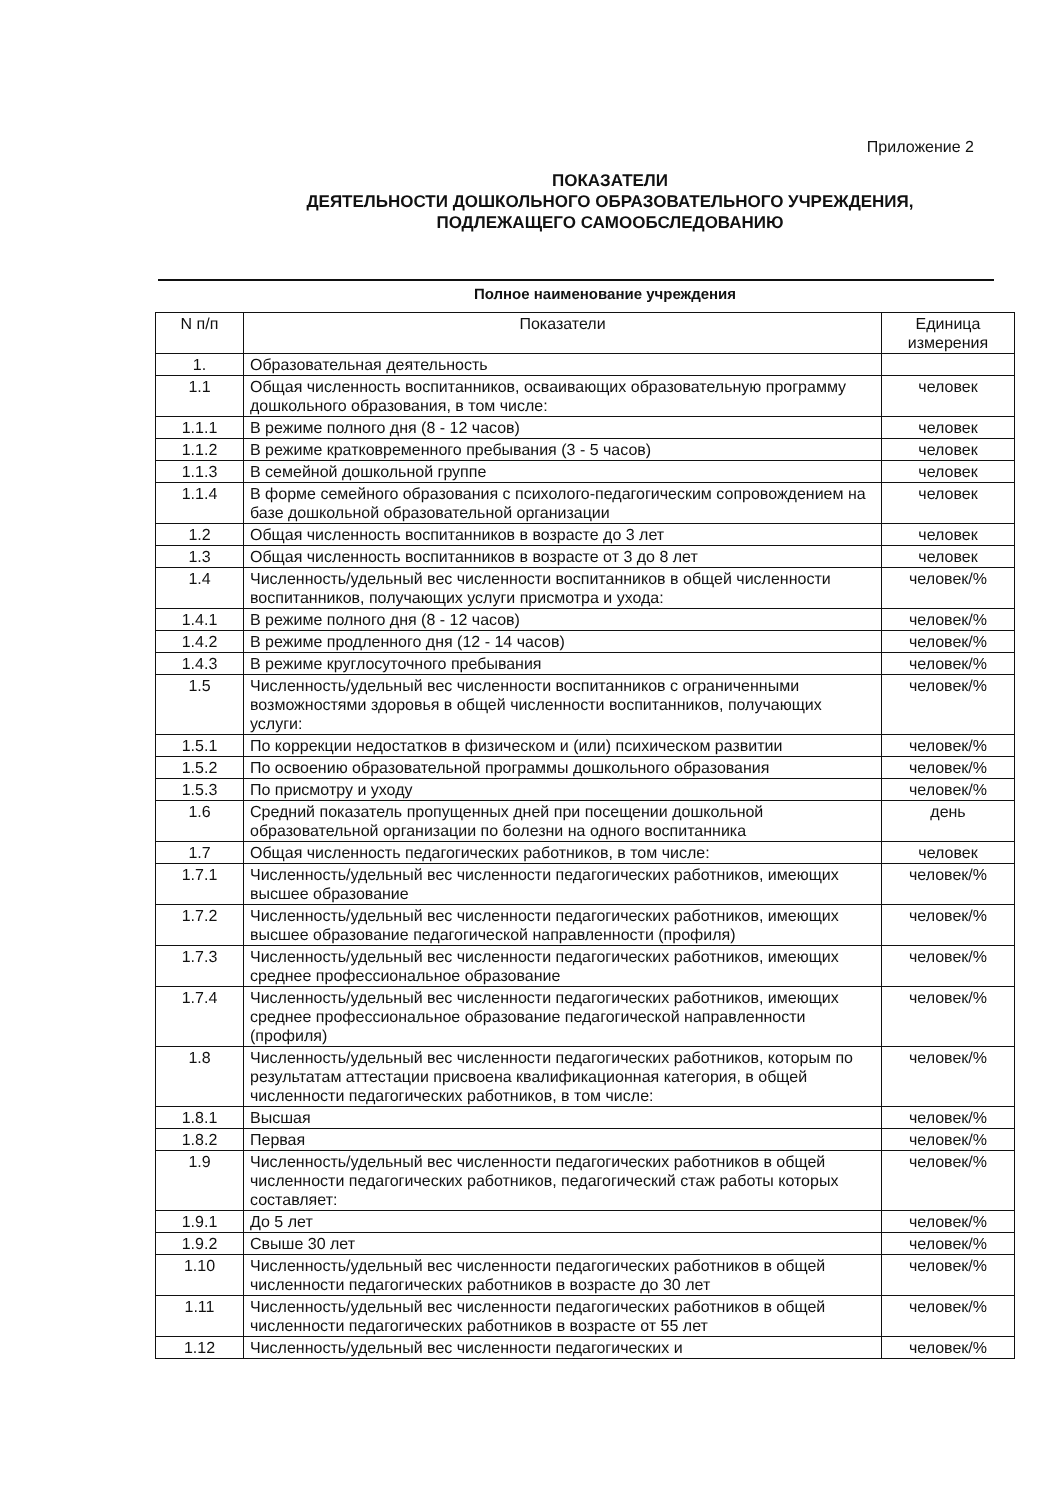Приложение 2
ПОКАЗАТЕЛИ
ДЕЯТЕЛЬНОСТИ ДОШКОЛЬНОГО ОБРАЗОВАТЕЛЬНОГО УЧРЕЖДЕНИЯ,
ПОДЛЕЖАЩЕГО САМООБСЛЕДОВАНИЮ
Полное наименование учреждения
| N п/п | Показатели | Единица измерения |
| --- | --- | --- |
| 1. | Образовательная деятельность | |
| 1.1 | Общая численность воспитанников, осваивающих образовательную программу дошкольного образования, в том числе: | человек |
| 1.1.1 | В режиме полного дня (8 - 12 часов) | человек |
| 1.1.2 | В режиме кратковременного пребывания (3 - 5 часов) | человек |
| 1.1.3 | В семейной дошкольной группе | человек |
| 1.1.4 | В форме семейного образования с психолого-педагогическим сопровождением на базе дошкольной образовательной организации | человек |
| 1.2 | Общая численность воспитанников в возрасте до 3 лет | человек |
| 1.3 | Общая численность воспитанников в возрасте от 3 до 8 лет | человек |
| 1.4 | Численность/удельный вес численности воспитанников в общей численности воспитанников, получающих услуги присмотра и ухода: | человек/% |
| 1.4.1 | В режиме полного дня (8 - 12 часов) | человек/% |
| 1.4.2 | В режиме продленного дня (12 - 14 часов) | человек/% |
| 1.4.3 | В режиме круглосуточного пребывания | человек/% |
| 1.5 | Численность/удельный вес численности воспитанников с ограниченными возможностями здоровья в общей численности воспитанников, получающих услуги: | человек/% |
| 1.5.1 | По коррекции недостатков в физическом и (или) психическом развитии | человек/% |
| 1.5.2 | По освоению образовательной программы дошкольного образования | человек/% |
| 1.5.3 | По присмотру и уходу | человек/% |
| 1.6 | Средний показатель пропущенных дней при посещении дошкольной образовательной организации по болезни на одного воспитанника | день |
| 1.7 | Общая численность педагогических работников, в том числе: | человек |
| 1.7.1 | Численность/удельный вес численности педагогических работников, имеющих высшее образование | человек/% |
| 1.7.2 | Численность/удельный вес численности педагогических работников, имеющих высшее образование педагогической направленности (профиля) | человек/% |
| 1.7.3 | Численность/удельный вес численности педагогических работников, имеющих среднее профессиональное образование | человек/% |
| 1.7.4 | Численность/удельный вес численности педагогических работников, имеющих среднее профессиональное образование педагогической направленности (профиля) | человек/% |
| 1.8 | Численность/удельный вес численности педагогических работников, которым по результатам аттестации присвоена квалификационная категория, в общей численности педагогических работников, в том числе: | человек/% |
| 1.8.1 | Высшая | человек/% |
| 1.8.2 | Первая | человек/% |
| 1.9 | Численность/удельный вес численности педагогических работников в общей численности педагогических работников, педагогический стаж работы которых составляет: | человек/% |
| 1.9.1 | До 5 лет | человек/% |
| 1.9.2 | Свыше 30 лет | человек/% |
| 1.10 | Численность/удельный вес численности педагогических работников в общей численности педагогических работников в возрасте до 30 лет | человек/% |
| 1.11 | Численность/удельный вес численности педагогических работников в общей численности педагогических работников в возрасте от 55 лет | человек/% |
| 1.12 | Численность/удельный вес численности педагогических и | человек/% |